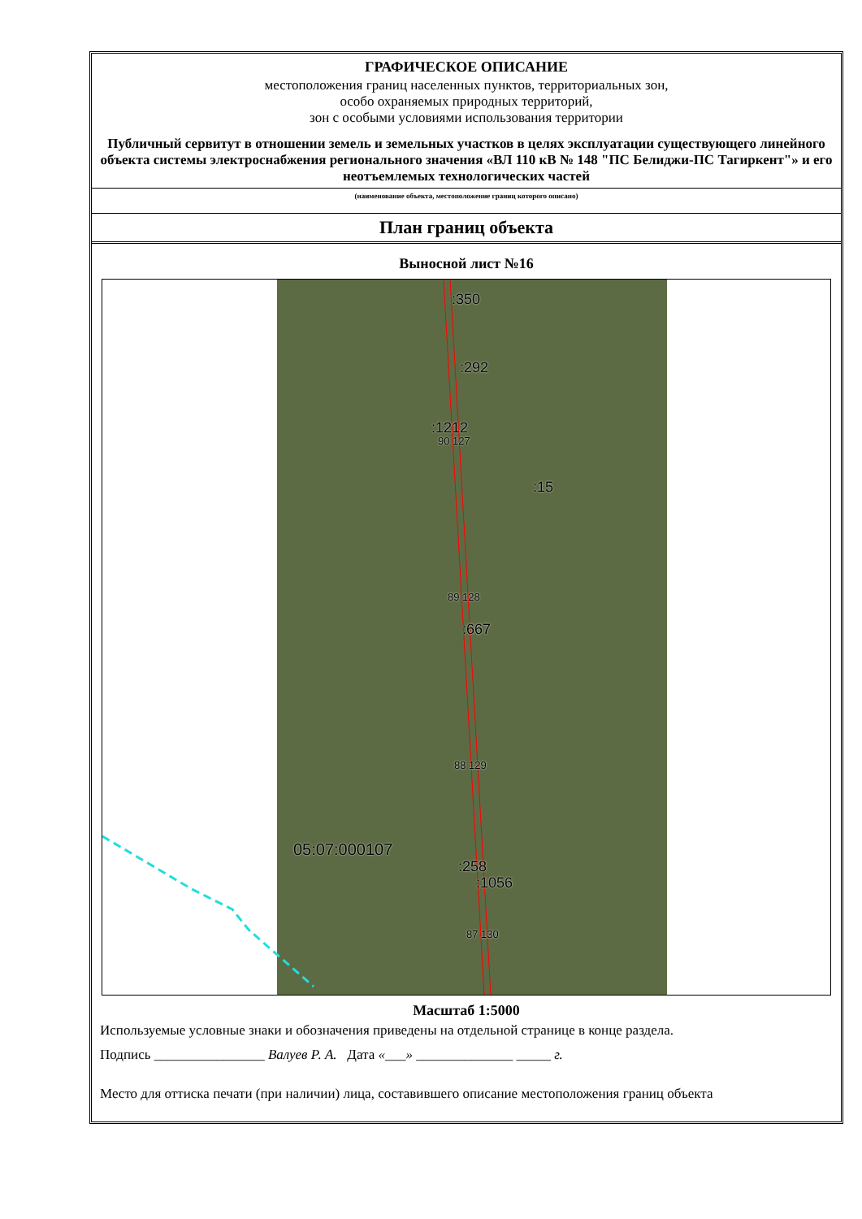ГРАФИЧЕСКОЕ ОПИСАНИЕ
местоположения границ населенных пунктов, территориальных зон,
особо охраняемых природных территорий,
зон с особыми условиями использования территории
Публичный сервитут в отношении земель и земельных участков в целях эксплуатации существующего линейного объекта системы электроснабжения регионального значения «ВЛ 110 кВ № 148 "ПС Белиджи-ПС Тагиркент"» и его неотъемлемых технологических частей
(наименование объекта, местоположение границ которого описано)
План границ объекта
Выносной лист №16
:350
:292
:1212
90 127
:15
89 128
:667
88 129
05:07:000107
:258
:1056
87 130
Масштаб 1:5000
Используемые условные знаки и обозначения приведены на отдельной странице в конце раздела.
Подпись ________________ Валуев Р. А. Дата «___» ______________ _____ г.
Место для оттиска печати (при наличии) лица, составившего описание местоположения границ объекта